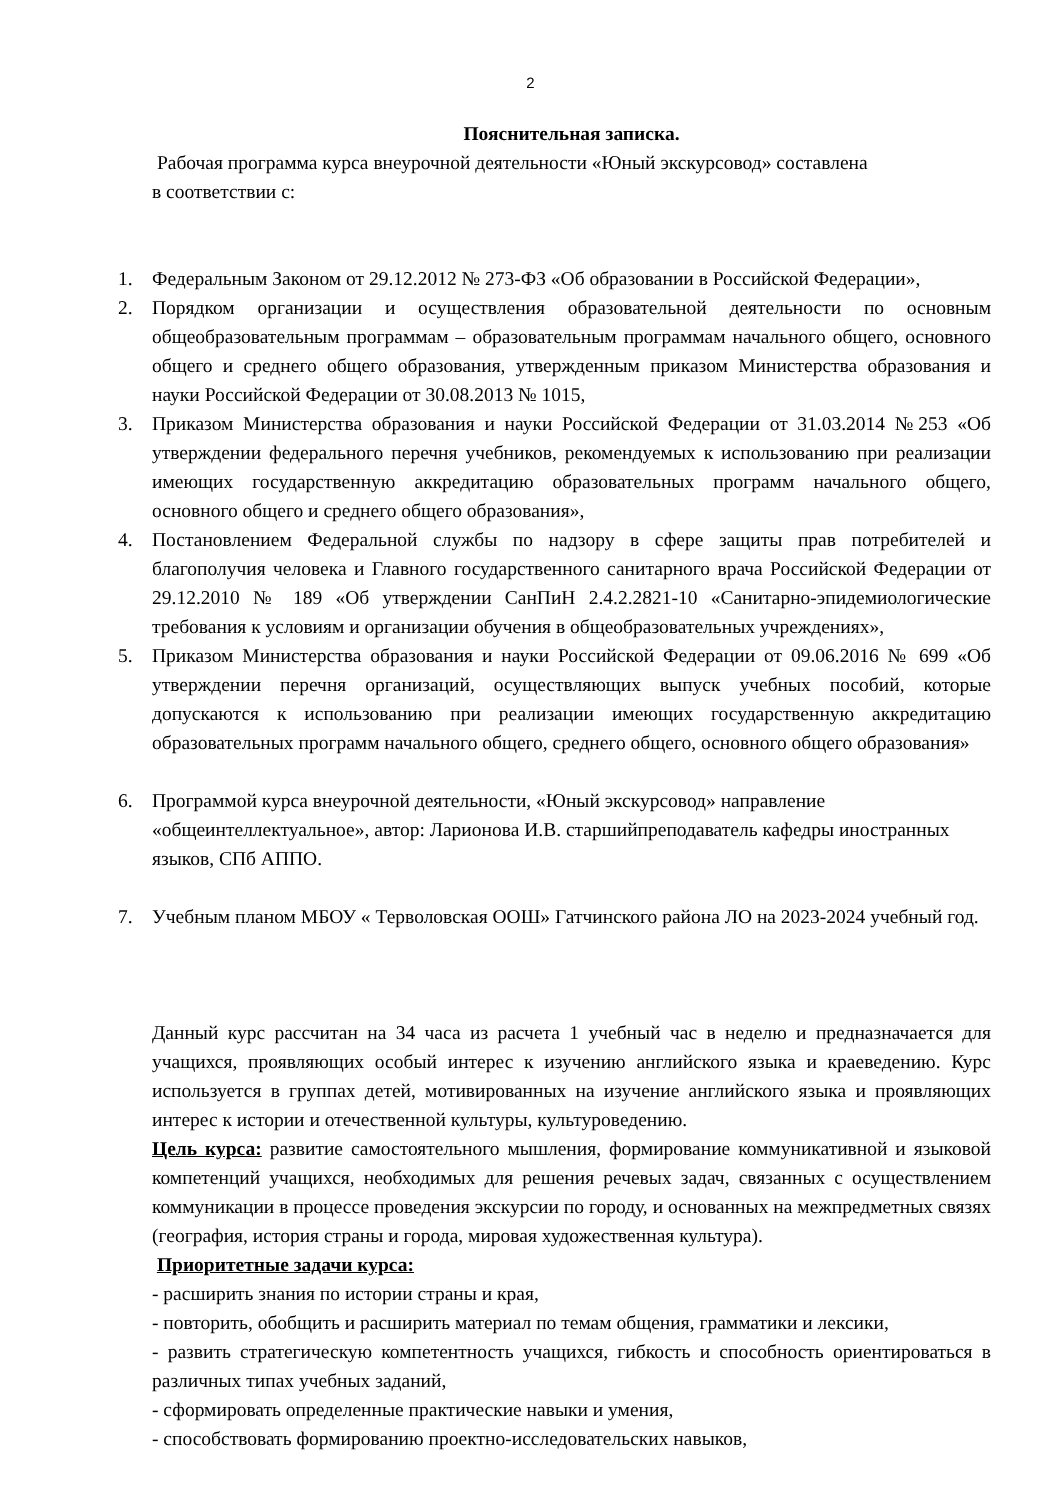2
Пояснительная записка.
Рабочая программа курса внеурочной деятельности «Юный экскурсовод» составлена
в соответствии с:
1. Федеральным Законом от 29.12.2012 № 273-ФЗ «Об образовании в Российской Федерации»,
2. Порядком организации и осуществления образовательной деятельности по основным общеобразовательным программам – образовательным программам начального общего, основного общего и среднего общего образования, утвержденным приказом Министерства образования и науки Российской Федерации от 30.08.2013 № 1015,
3. Приказом Министерства образования и науки Российской Федерации от 31.03.2014 №253 «Об утверждении федерального перечня учебников, рекомендуемых к использованию при реализации имеющих государственную аккредитацию образовательных программ начального общего, основного общего и среднего общего образования»,
4. Постановлением Федеральной службы по надзору в сфере защиты прав потребителей и благополучия человека и Главного государственного санитарного врача Российской Федерации от 29.12.2010 № 189 «Об утверждении СанПиН 2.4.2.2821-10 «Санитарно-эпидемиологические требования к условиям и организации обучения в общеобразовательных учреждениях»,
5. Приказом Министерства образования и науки Российской Федерации от 09.06.2016 № 699 «Об утверждении перечня организаций, осуществляющих выпуск учебных пособий, которые допускаются к использованию при реализации имеющих государственную аккредитацию образовательных программ начального общего, среднего общего, основного общего образования»
6. Программой курса внеурочной деятельности, «Юный экскурсовод» направление «общеинтеллектуальное», автор: Ларионова И.В. старшийпреподаватель кафедры иностранных языков, СПб АППО.
7. Учебным планом МБОУ « Терволовская ООШ» Гатчинского района ЛО на 2023-2024 учебный год.
Данный курс рассчитан на 34 часа из расчета 1 учебный час в неделю и предназначается для учащихся, проявляющих особый интерес к изучению английского языка и краеведению. Курс используется в группах детей, мотивированных на изучение английского языка и проявляющих интерес к истории и отечественной культуры, культуроведению.
Цель курса: развитие самостоятельного мышления, формирование коммуникативной и языковой компетенций учащихся, необходимых для решения речевых задач, связанных с осуществлением коммуникации в процессе проведения экскурсии по городу, и основанных на межпредметных связях (география, история страны и города, мировая художественная культура).
Приоритетные задачи курса:
- расширить знания по истории страны и края,
- повторить, обобщить и расширить материал по темам общения, грамматики и лексики,
- развить стратегическую компетентность учащихся, гибкость и способность ориентироваться в различных типах учебных заданий,
- сформировать определенные практические навыки и умения,
- способствовать формированию проектно-исследовательских навыков,